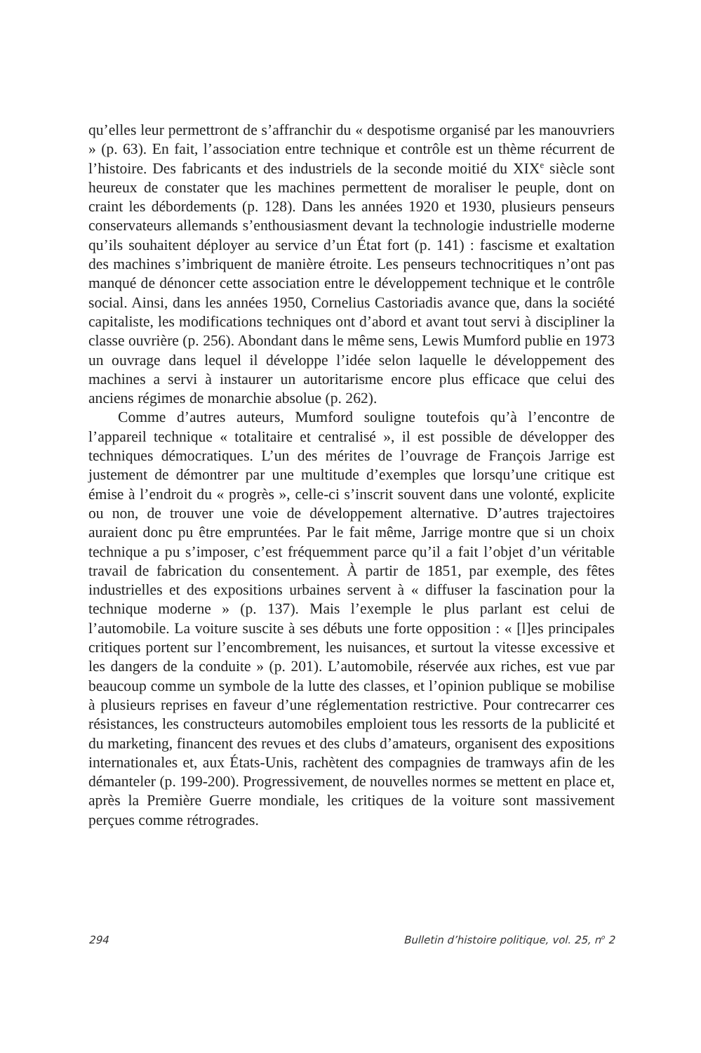qu’elles leur permettront de s’affranchir du « despotisme organisé par les manouvriers » (p. 63). En fait, l’association entre technique et contrôle est un thème récurrent de l’histoire. Des fabricants et des industriels de la seconde moitié du XIX<sup>e</sup> siècle sont heureux de constater que les machines permettent de moraliser le peuple, dont on craint les débordements (p. 128). Dans les années 1920 et 1930, plusieurs penseurs conservateurs allemands s’enthousiasment devant la technologie industrielle moderne qu’ils souhaitent déployer au service d’un État fort (p. 141) : fascisme et exaltation des machines s’imbriquent de manière étroite. Les penseurs technocritiques n’ont pas manqué de dénoncer cette association entre le développement technique et le contrôle social. Ainsi, dans les années 1950, Cornelius Castoriadis avance que, dans la société capitaliste, les modifications techniques ont d’abord et avant tout servi à discipliner la classe ouvrière (p. 256). Abondant dans le même sens, Lewis Mumford publie en 1973 un ouvrage dans lequel il développe l’idée selon laquelle le développement des machines a servi à instaurer un autoritarisme encore plus efficace que celui des anciens régimes de monarchie absolue (p. 262).
Comme d’autres auteurs, Mumford souligne toutefois qu’à l’encontre de l’appareil technique « totalitaire et centralisé », il est possible de développer des techniques démocratiques. L’un des mérites de l’ouvrage de François Jarrige est justement de démontrer par une multitude d’exemples que lorsqu’une critique est émise à l’endroit du « progrès », celle-ci s’inscrit souvent dans une volonté, explicite ou non, de trouver une voie de développement alternative. D’autres trajectoires auraient donc pu être empruntées. Par le fait même, Jarrige montre que si un choix technique a pu s’imposer, c’est fréquemment parce qu’il a fait l’objet d’un véritable travail de fabrication du consentement. À partir de 1851, par exemple, des fêtes industrielles et des expositions urbaines servent à « diffuser la fascination pour la technique moderne » (p. 137). Mais l’exemple le plus parlant est celui de l’automobile. La voiture suscite à ses débuts une forte opposition : « [l]es principales critiques portent sur l’encombrement, les nuisances, et surtout la vitesse excessive et les dangers de la conduite » (p. 201). L’automobile, réservée aux riches, est vue par beaucoup comme un symbole de la lutte des classes, et l’opinion publique se mobilise à plusieurs reprises en faveur d’une réglementation restrictive. Pour contrecarrer ces résistances, les constructeurs automobiles emploient tous les ressorts de la publicité et du marketing, financent des revues et des clubs d’amateurs, organisent des expositions internationales et, aux États-Unis, rachètent des compagnies de tramways afin de les démanteler (p. 199-200). Progressivement, de nouvelles normes se mettent en place et, après la Première Guerre mondiale, les critiques de la voiture sont massivement perçues comme rétrogrades.
294 Bulletin d’histoire politique, vol. 25, n<sup>o</sup> 2